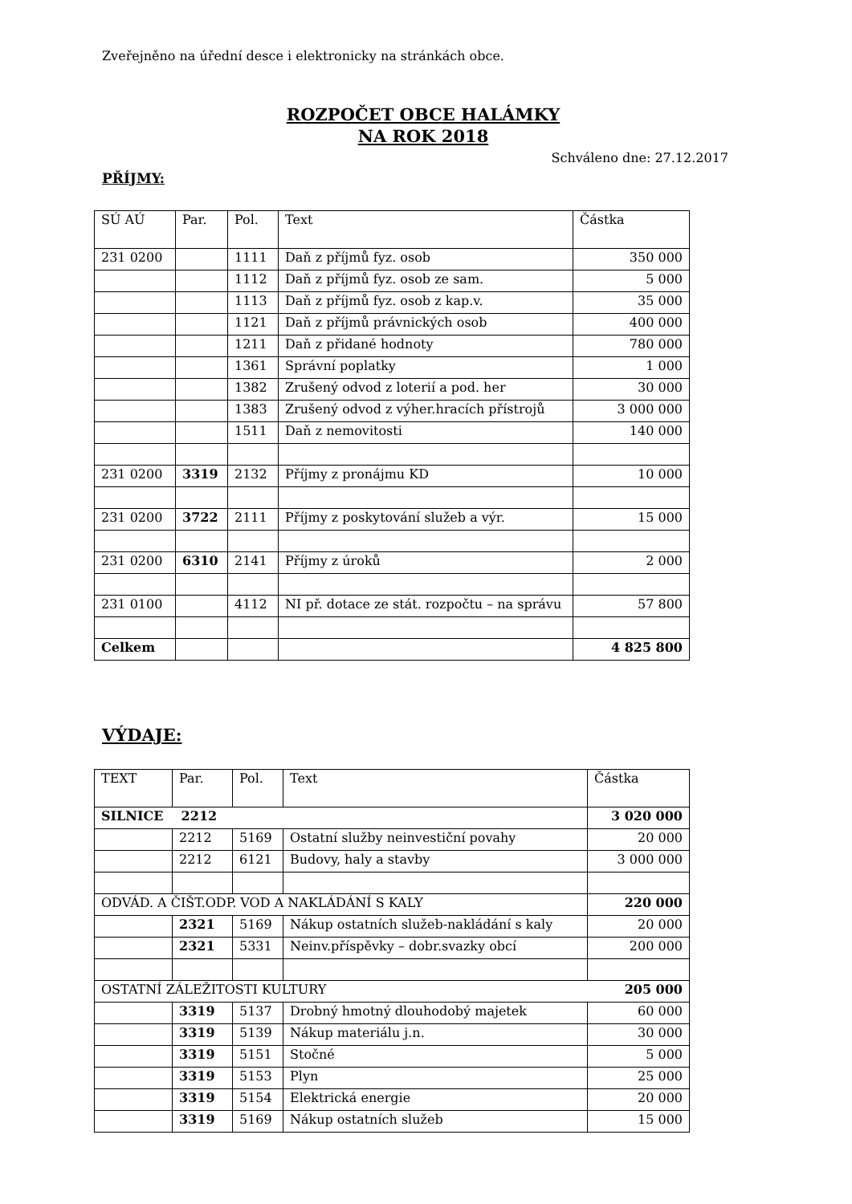Zveřejněno na úřední desce i elektronicky na stránkách obce.
ROZPOČET OBCE HALÁMKY
NA ROK 2018
Schváleno dne: 27.12.2017
PŘÍJMY:
| SÚ AÚ | Par. | Pol. | Text | Částka |
| --- | --- | --- | --- | --- |
| 231 0200 | | 1111 | Daň z příjmů fyz. osob | 350 000 |
| | | 1112 | Daň z příjmů fyz. osob ze sam. | 5 000 |
| | | 1113 | Daň z příjmů fyz. osob z kap.v. | 35 000 |
| | | 1121 | Daň z příjmů právnických osob | 400 000 |
| | | 1211 | Daň z přidané hodnoty | 780 000 |
| | | 1361 | Správní poplatky | 1 000 |
| | | 1382 | Zrušený odvod z loterií a pod. her | 30 000 |
| | | 1383 | Zrušený odvod z výher.hracích přístrojů | 3 000 000 |
| | | 1511 | Daň z nemovitosti | 140 000 |
| 231 0200 | 3319 | 2132 | Příjmy z pronájmu KD | 10 000 |
| 231 0200 | 3722 | 2111 | Příjmy z poskytování služeb a výr. | 15 000 |
| 231 0200 | 6310 | 2141 | Příjmy z úroků | 2 000 |
| 231 0100 | | 4112 | NI př. dotace ze stát. rozpočtu – na správu | 57 800 |
| Celkem | | | | 4 825 800 |
VÝDAJE:
| TEXT | Par. | Pol. | Text | Částka |
| --- | --- | --- | --- | --- |
| SILNICE 2212 | | | | 3 020 000 |
| | 2212 | 5169 | Ostatní služby neinvestiční povahy | 20 000 |
| | 2212 | 6121 | Budovy, haly a stavby | 3 000 000 |
| ODVÁD. A ČIŠT.ODP. VOD A NAKLÁDÁNÍ S KALY | | | | 220 000 |
| | 2321 | 5169 | Nákup ostatních služeb-nakládání s kaly | 20 000 |
| | 2321 | 5331 | Neinv.příspěvky – dobr.svazky obcí | 200 000 |
| OSTATNÍ ZÁLEŽITOSTI KULTURY 205 000 | | | | |
| | 3319 | 5137 | Drobný hmotný dlouhodobý majetek | 60 000 |
| | 3319 | 5139 | Nákup materiálu j.n. | 30 000 |
| | 3319 | 5151 | Stočné | 5 000 |
| | 3319 | 5153 | Plyn | 25 000 |
| | 3319 | 5154 | Elektrická energie | 20 000 |
| | 3319 | 5169 | Nákup ostatních služeb | 15 000 |